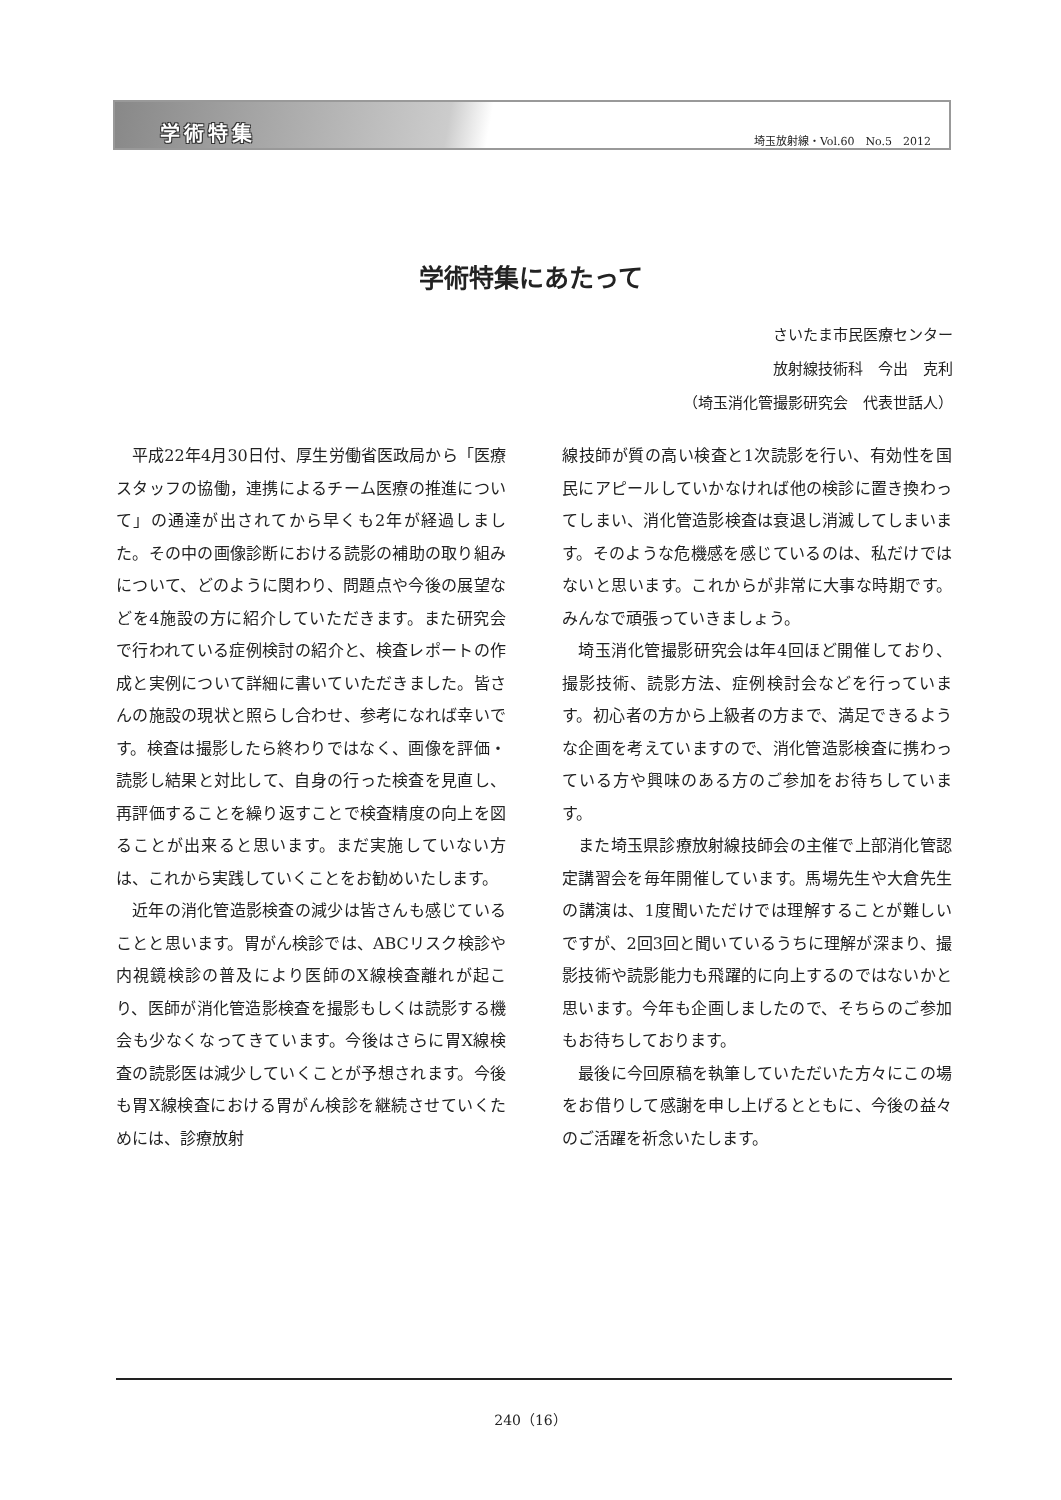学術特集 埼玉放射線・Vol.60　No.5　2012
学術特集にあたって
さいたま市民医療センター
放射線技術科　今出　克利
（埼玉消化管撮影研究会　代表世話人）
平成22年4月30日付、厚生労働省医政局から「医療スタッフの協働，連携によるチーム医療の推進について」の通達が出されてから早くも2年が経過しました。その中の画像診断における読影の補助の取り組みについて、どのように関わり、問題点や今後の展望などを4施設の方に紹介していただきます。また研究会で行われている症例検討の紹介と、検査レポートの作成と実例について詳細に書いていただきました。皆さんの施設の現状と照らし合わせ、参考になれば幸いです。検査は撮影したら終わりではなく、画像を評価・読影し結果と対比して、自身の行った検査を見直し、再評価することを繰り返すことで検査精度の向上を図ることが出来ると思います。まだ実施していない方は、これから実践していくことをお勧めいたします。
近年の消化管造影検査の減少は皆さんも感じていることと思います。胃がん検診では、ABCリスク検診や内視鏡検診の普及により医師のX線検査離れが起こり、医師が消化管造影検査を撮影もしくは読影する機会も少なくなってきています。今後はさらに胃X線検査の読影医は減少していくことが予想されます。今後も胃X線検査における胃がん検診を継続させていくためには、診療放射
線技師が質の高い検査と1次読影を行い、有効性を国民にアピールしていかなければ他の検診に置き換わってしまい、消化管造影検査は衰退し消滅してしまいます。そのような危機感を感じているのは、私だけではないと思います。これからが非常に大事な時期です。みんなで頑張っていきましょう。
埼玉消化管撮影研究会は年4回ほど開催しており、撮影技術、読影方法、症例検討会などを行っています。初心者の方から上級者の方まで、満足できるような企画を考えていますので、消化管造影検査に携わっている方や興味のある方のご参加をお待ちしています。
また埼玉県診療放射線技師会の主催で上部消化管認定講習会を毎年開催しています。馬場先生や大倉先生の講演は、1度聞いただけでは理解することが難しいですが、2回3回と聞いているうちに理解が深まり、撮影技術や読影能力も飛躍的に向上するのではないかと思います。今年も企画しましたので、そちらのご参加もお待ちしております。
最後に今回原稿を執筆していただいた方々にこの場をお借りして感謝を申し上げるとともに、今後の益々のご活躍を祈念いたします。
240（16）